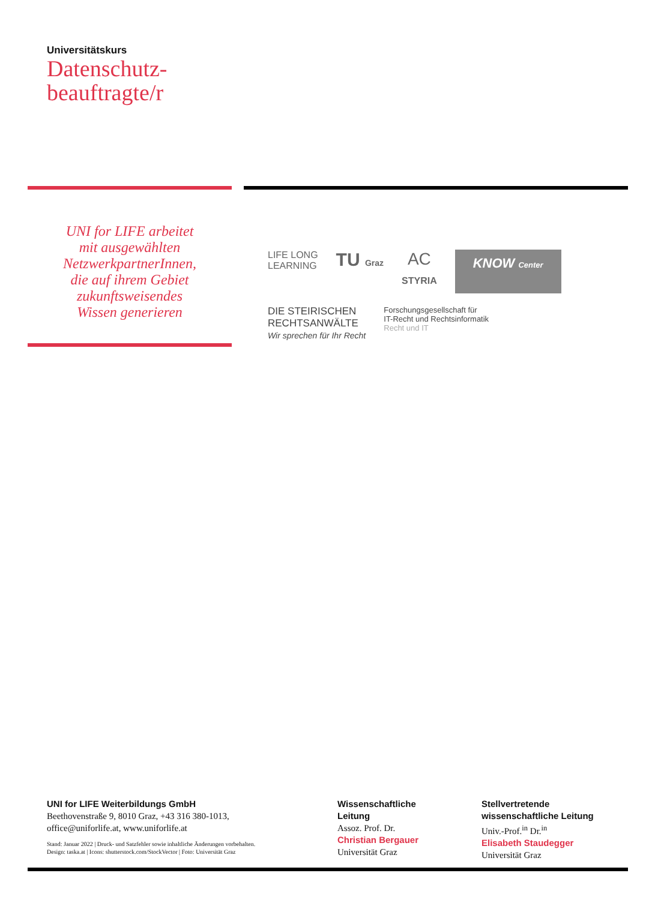Universitätskurs
Datenschutz-
beauftragte/r
UNI for LIFE arbeitet
mit ausgewählten
NetzwerkpartnerInnen,
die auf ihrem Gebiet
zukunftsweisendes
Wissen generieren
LIFE LONG
LEARNING
TU Graz
AC
STYRIA
KNOW Center
DIE STEIRISCHEN
RECHTSANWÄLTE
Wir sprechen für Ihr Recht
Forschungsgesellschaft für
IT-Recht und Rechtsinformatik
Recht und IT
UNI for LIFE Weiterbildungs GmbH
Beethovenstraße 9, 8010 Graz, +43 316 380-1013,
office@uniforlife.at, www.uniforlife.at
Stand: Januar 2022 | Druck- und Satzfehler sowie inhaltliche Änderungen vorbehalten.
Design: taska.at | Icons: shutterstock.com/StockVector | Foto: Universität Graz
Wissenschaftliche
Leitung
Assoz. Prof. Dr.
Christian Bergauer
Universität Graz
Stellvertretende
wissenschaftliche Leitung
Univ.-Prof.<sup>in</sup> Dr.<sup>in</sup>
Elisabeth Staudegger
Universität Graz